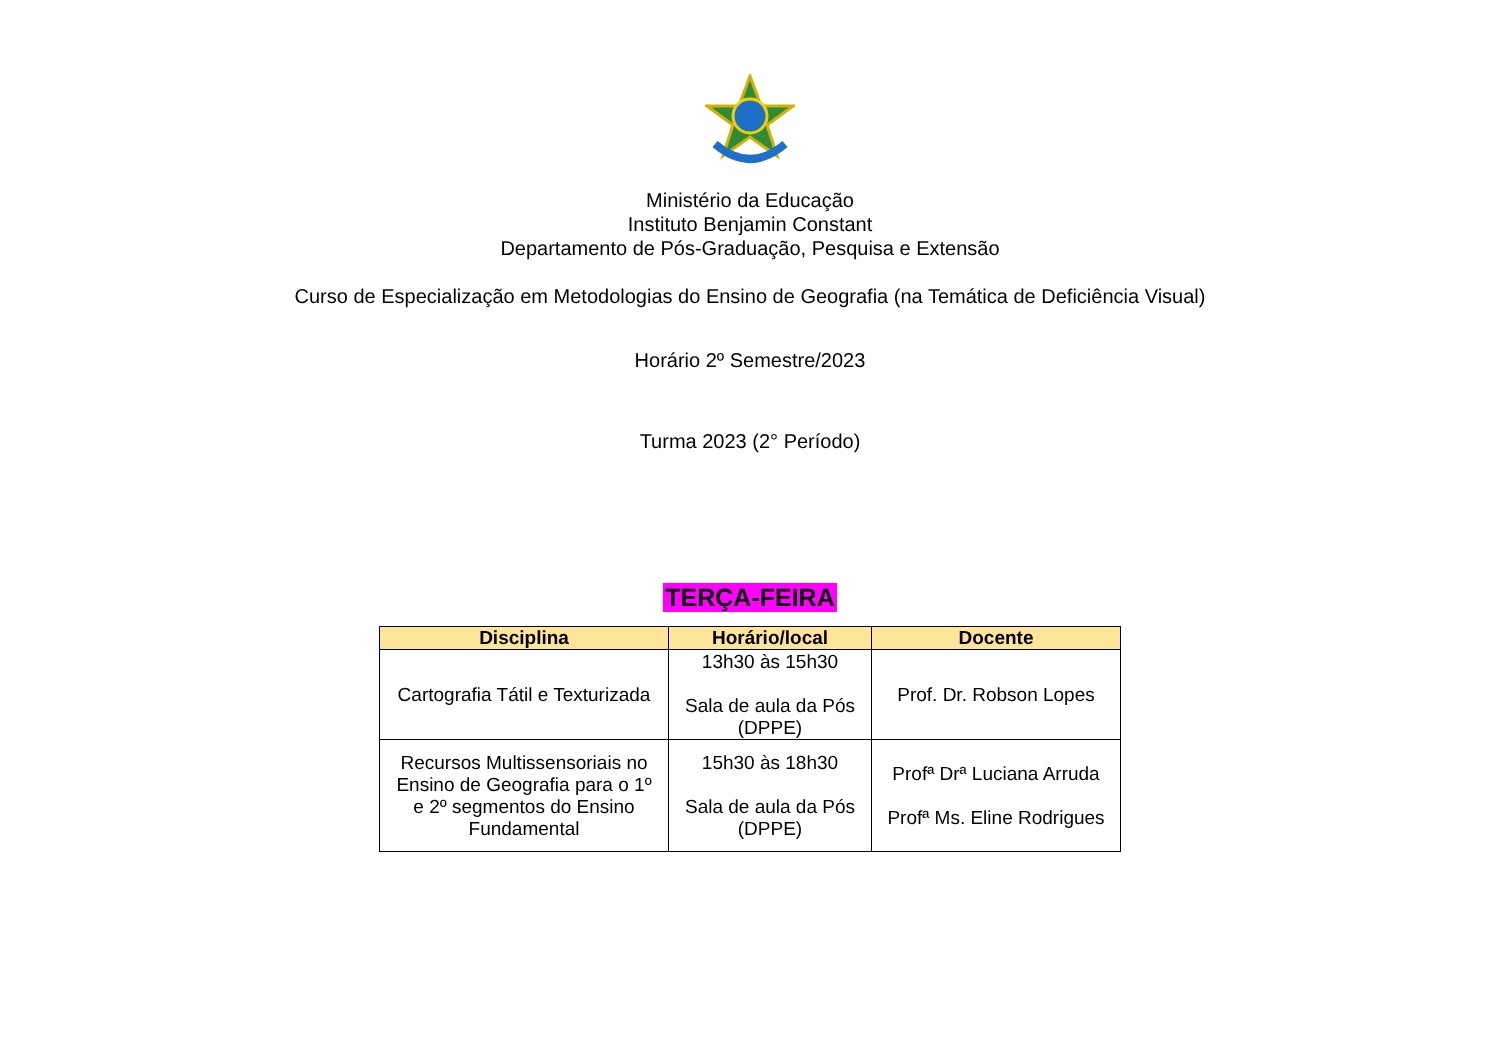Ministério da Educação
Instituto Benjamin Constant
Departamento de Pós-Graduação, Pesquisa e Extensão
Curso de Especialização em Metodologias do Ensino de Geografia (na Temática de Deficiência Visual)
Horário 2º Semestre/2023
Turma 2023 (2° Período)
TERÇA-FEIRA
| Disciplina | Horário/local | Docente |
| --- | --- | --- |
| Cartografia Tátil e Texturizada | 13h30 às 15h30 Sala de aula da Pós (DPPE) | Prof. Dr. Robson Lopes |
| Recursos Multissensoriais no Ensino de Geografia para o 1º e 2º segmentos do Ensino Fundamental | 15h30 às 18h30 Sala de aula da Pós (DPPE) | Profª Drª Luciana Arruda Profª Ms. Eline Rodrigues |